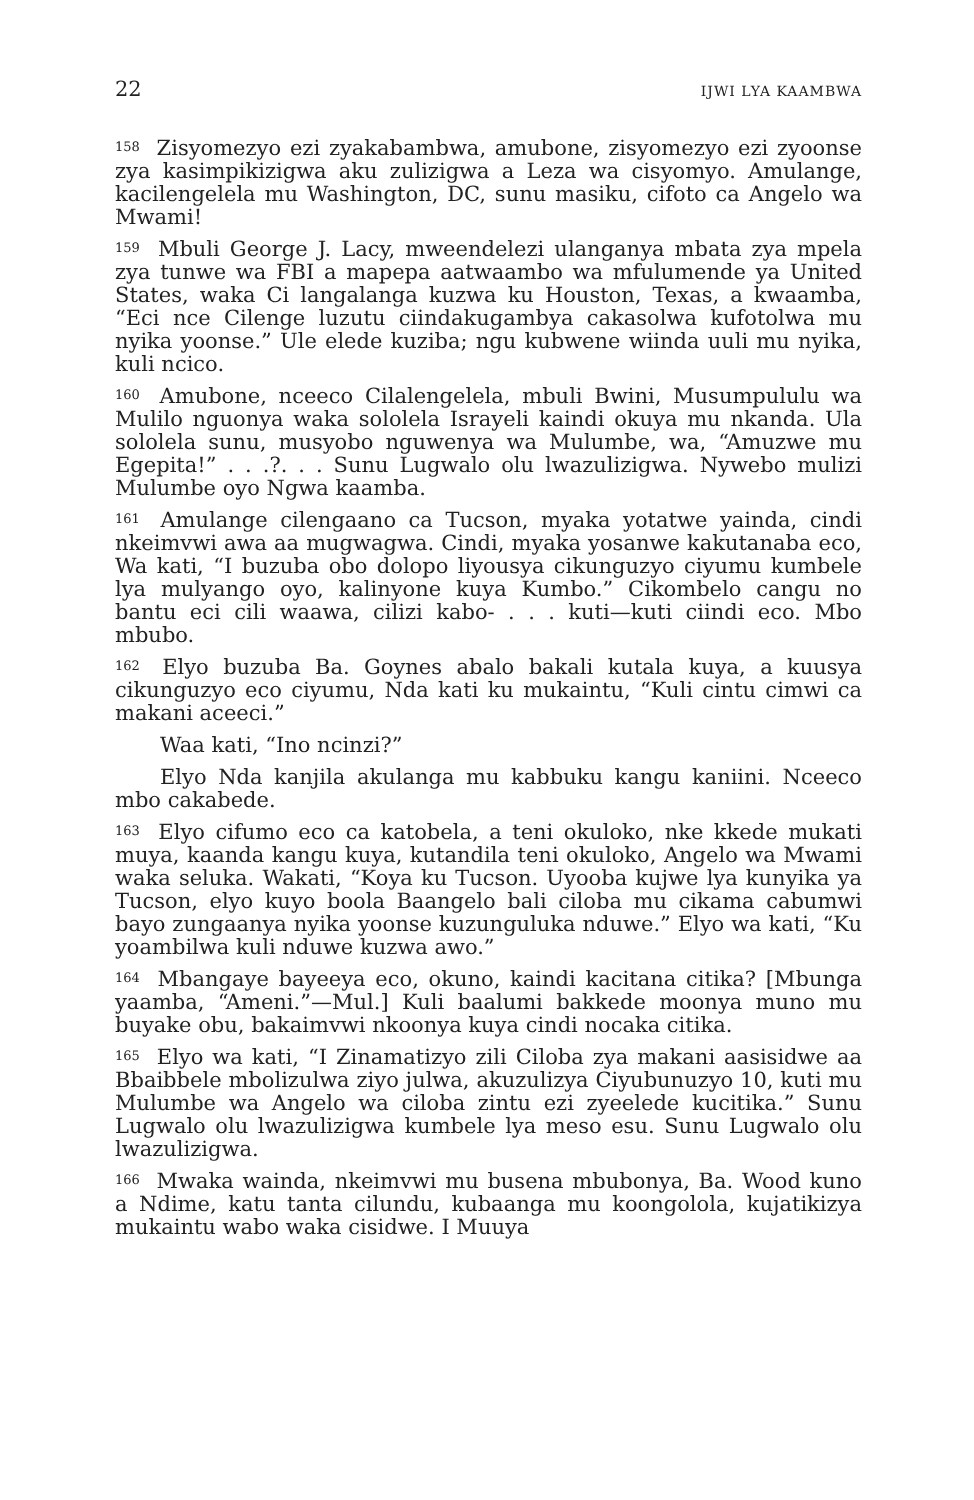22 IJWI LYA KAAMBWA
<sup>158</sup> Zisyomezyo ezi zyakabambwa, amubone, zisyomezyo ezi zyoonse zya kasimpikizigwa aku zulizigwa a Leza wa cisyomyo. Amulange, kacilengelela mu Washington, DC, sunu masiku, cifoto ca Angelo wa Mwami!
<sup>159</sup> Mbuli George J. Lacy, mweendelezi ulanganya mbata zya mpela zya tunwe wa FBI a mapepa aatwaambo wa mfulumende ya United States, waka Ci langalanga kuzwa ku Houston, Texas, a kwaamba, “Eci nce Cilenge luzutu ciindakugambya cakasolwa kufotolwa mu nyika yoonse.” Ule elede kuziba; ngu kubwene wiinda uuli mu nyika, kuli ncico.
<sup>160</sup> Amubone, nceeco Cilalengelela, mbuli Bwini, Musumpululu wa Mulilo nguonya waka sololela Israyeli kaindi okuya mu nkanda. Ula sololela sunu, musyobo nguwenya wa Mulumbe, wa, “Amuzwe mu Egepita!” . . .?. . . Sunu Lugwalo olu lwazulizigwa. Nywebo mulizi Mulumbe oyo Ngwa kaamba.
<sup>161</sup> Amulange cilengaano ca Tucson, myaka yotatwe yainda, cindi nkeimvwi awa aa mugwagwa. Cindi, myaka yosanwe kakutanaba eco, Wa kati, “I buzuba obo dolopo liyousya cikunguzyo ciyumu kumbele lya mulyango oyo, kalinyone kuya Kumbo.” Cikombelo cangu no bantu eci cili waawa, cilizi kabo- . . . kuti—kuti ciindi eco. Mbo mbubo.
<sup>162</sup> Elyo buzuba Ba. Goynes abalo bakali kutala kuya, a kuusya cikunguzyo eco ciyumu, Nda kati ku mukaintu, “Kuli cintu cimwi ca makani aceeci.”
Waa kati, “Ino ncinzi?”
Elyo Nda kanjila akulanga mu kabbuku kangu kaniini. Nceeco mbo cakabede.
<sup>163</sup> Elyo cifumo eco ca katobela, a teni okuloko, nke kkede mukati muya, kaanda kangu kuya, kutandila teni okuloko, Angelo wa Mwami waka seluka. Wakati, “Koya ku Tucson. Uyooba kujwe lya kunyika ya Tucson, elyo kuyo boola Baangelo bali ciloba mu cikama cabumwi bayo zungaanya nyika yoonse kuzunguluka nduwe.” Elyo wa kati, “Ku yoambilwa kuli nduwe kuzwa awo.”
<sup>164</sup> Mbangaye bayeeya eco, okuno, kaindi kacitana citika? [Mbunga yaamba, “Ameni.”—Mul.] Kuli baalumi bakkede moonya muno mu buyake obu, bakaimvwi nkoonya kuya cindi nocaka citika.
<sup>165</sup> Elyo wa kati, “I Zinamatizyo zili Ciloba zya makani aasisidwe aa Bbaibbele mbolizulwa ziyo julwa, akuzulizya Ciyubunuzyo 10, kuti mu Mulumbe wa Angelo wa ciloba zintu ezi zyeelede kucitika.” Sunu Lugwalo olu lwazulizigwa kumbele lya meso esu. Sunu Lugwalo olu lwazulizigwa.
<sup>166</sup> Mwaka wainda, nkeimvwi mu busena mbubonya, Ba. Wood kuno a Ndime, katu tanta cilundu, kubaanga mu koongolola, kujatikizya mukaintu wabo waka cisidwe. I Muuya